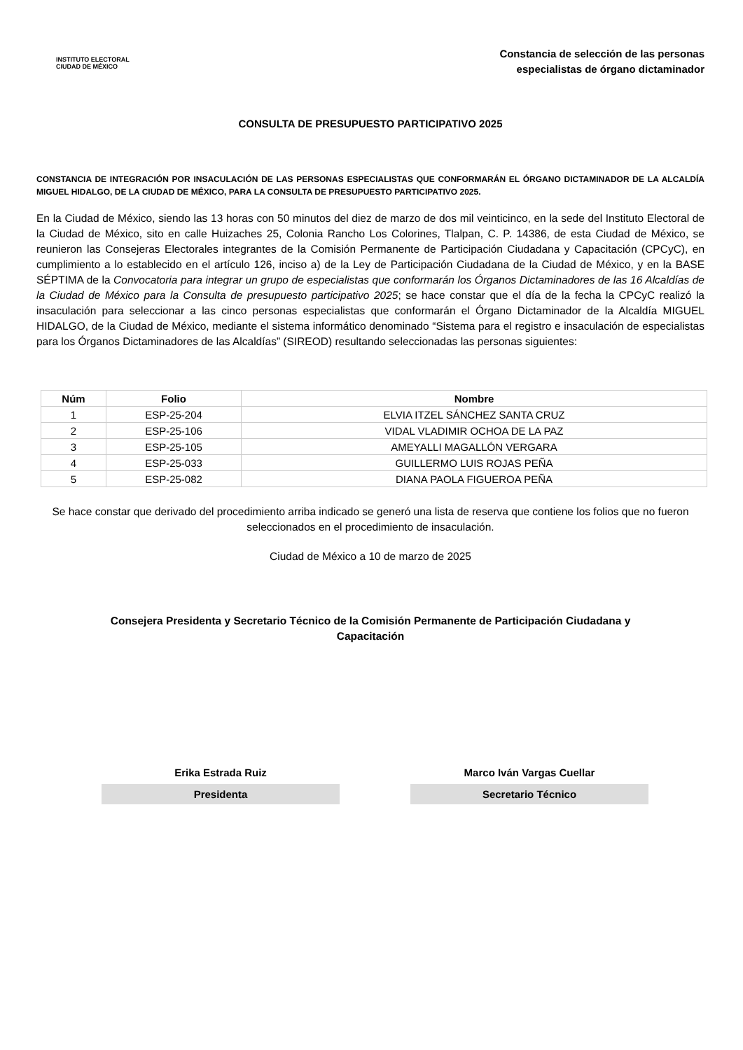INSTITUTO ELECTORAL
CIUDAD DE MÉXICO
Constancia de selección de las personas
especialistas de órgano dictaminador
CONSULTA DE PRESUPUESTO PARTICIPATIVO 2025
CONSTANCIA DE INTEGRACIÓN POR INSACULACIÓN DE LAS PERSONAS ESPECIALISTAS QUE CONFORMARÁN EL ÓRGANO DICTAMINADOR DE LA ALCALDÍA MIGUEL HIDALGO, DE LA CIUDAD DE MÉXICO, PARA LA CONSULTA DE PRESUPUESTO PARTICIPATIVO 2025.
En la Ciudad de México, siendo las 13 horas con 50 minutos del diez de marzo de dos mil veinticinco, en la sede del Instituto Electoral de la Ciudad de México, sito en calle Huizaches 25, Colonia Rancho Los Colorines, Tlalpan, C. P. 14386, de esta Ciudad de México, se reunieron las Consejeras Electorales integrantes de la Comisión Permanente de Participación Ciudadana y Capacitación (CPCyC), en cumplimiento a lo establecido en el artículo 126, inciso a) de la Ley de Participación Ciudadana de la Ciudad de México, y en la BASE SÉPTIMA de la Convocatoria para integrar un grupo de especialistas que conformarán los Órganos Dictaminadores de las 16 Alcaldías de la Ciudad de México para la Consulta de presupuesto participativo 2025; se hace constar que el día de la fecha la CPCyC realizó la insaculación para seleccionar a las cinco personas especialistas que conformarán el Órgano Dictaminador de la Alcaldía MIGUEL HIDALGO, de la Ciudad de México, mediante el sistema informático denominado “Sistema para el registro e insaculación de especialistas para los Órganos Dictaminadores de las Alcaldías” (SIREOD) resultando seleccionadas las personas siguientes:
| Núm | Folio | Nombre |
| --- | --- | --- |
| 1 | ESP-25-204 | ELVIA ITZEL SÁNCHEZ SANTA CRUZ |
| 2 | ESP-25-106 | VIDAL VLADIMIR OCHOA DE LA PAZ |
| 3 | ESP-25-105 | AMEYALLI MAGALLÓN VERGARA |
| 4 | ESP-25-033 | GUILLERMO LUIS ROJAS PEÑA |
| 5 | ESP-25-082 | DIANA PAOLA FIGUEROA PEÑA |
Se hace constar que derivado del procedimiento arriba indicado se generó una lista de reserva que contiene los folios que no fueron seleccionados en el procedimiento de insaculación.
Ciudad de México a 10 de marzo de 2025
Consejera Presidenta y Secretario Técnico de la Comisión Permanente de Participación Ciudadana y Capacitación
Erika Estrada Ruiz
Presidenta
Marco Iván Vargas Cuellar
Secretario Técnico